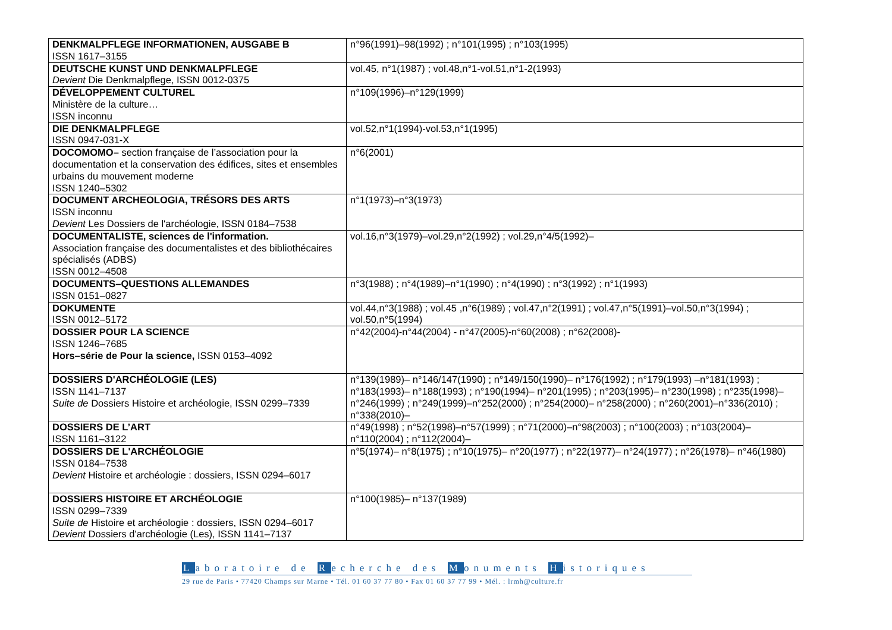| DENKMALPFLEGE INFORMATIONEN, AUSGABE B ISSN 1617–3155 | n°96(1991)–98(1992) ; n°101(1995) ; n°103(1995) |
| DEUTSCHE KUNST UND DENKMALPFLEGE Devient Die Denkmalpflege, ISSN 0012-0375 | vol.45, n°1(1987) ; vol.48,n°1-vol.51,n°1-2(1993) |
| DÉVELOPPEMENT CULTUREL Ministère de la culture… ISSN inconnu | n°109(1996)–n°129(1999) |
| DIE DENKMALPFLEGE ISSN 0947-031-X | vol.52,n°1(1994)-vol.53,n°1(1995) |
| DOCOMOMO– section française de l’association pour la documentation et la conservation des édifices, sites et ensembles urbains du mouvement moderne ISSN 1240–5302 | n°6(2001) |
| DOCUMENT ARCHEOLOGIA, TRÉSORS DES ARTS ISSN inconnu Devient Les Dossiers de l'archéologie, ISSN 0184–7538 | n°1(1973)–n°3(1973) |
| DOCUMENTALISTE, sciences de l'information. Association française des documentalistes et des bibliothécaires spécialisés (ADBS) ISSN 0012–4508 | vol.16,n°3(1979)–vol.29,n°2(1992) ; vol.29,n°4/5(1992)– |
| DOCUMENTS–QUESTIONS ALLEMANDES ISSN 0151–0827 | n°3(1988) ; n°4(1989)–n°1(1990) ; n°4(1990) ; n°3(1992) ; n°1(1993) |
| DOKUMENTE ISSN 0012–5172 | vol.44,n°3(1988) ; vol.45 ,n°6(1989) ; vol.47,n°2(1991) ; vol.47,n°5(1991)–vol.50,n°3(1994) ; vol.50,n°5(1994) |
| DOSSIER POUR LA SCIENCE ISSN 1246–7685 Hors–série de Pour la science, ISSN 0153–4092 | n°42(2004)-n°44(2004) - n°47(2005)-n°60(2008) ; n°62(2008)- |
| DOSSIERS D'ARCHÉOLOGIE (LES) ISSN 1141–7137 Suite de Dossiers Histoire et archéologie, ISSN 0299–7339 | n°139(1989)– n°146/147(1990) ; n°149/150(1990)– n°176(1992) ; n°179(1993) –n°181(1993) ; n°183(1993)– n°188(1993) ; n°190(1994)– n°201(1995) ; n°203(1995)– n°230(1998) ; n°235(1998)– n°246(1999) ; n°249(1999)–n°252(2000) ; n°254(2000)– n°258(2000) ; n°260(2001)–n°336(2010) ; n°338(2010)– |
| DOSSIERS DE L’ART ISSN 1161–3122 | n°49(1998) ; n°52(1998)–n°57(1999) ; n°71(2000)–n°98(2003) ; n°100(2003) ; n°103(2004)– n°110(2004) ; n°112(2004)– |
| DOSSIERS DE L'ARCHÉOLOGIE ISSN 0184–7538 Devient Histoire et archéologie : dossiers, ISSN 0294–6017 | n°5(1974)– n°8(1975) ; n°10(1975)– n°20(1977) ; n°22(1977)– n°24(1977) ; n°26(1978)– n°46(1980) |
| DOSSIERS HISTOIRE ET ARCHÉOLOGIE ISSN 0299–7339 Suite de Histoire et archéologie : dossiers, ISSN 0294–6017 Devient Dossiers d'archéologie (Les), ISSN 1141–7137 | n°100(1985)– n°137(1989) |
Laboratoire de Recherche des Monuments Historiques
29 rue de Paris • 77420 Champs sur Marne • Tél. 01 60 37 77 80 • Fax 01 60 37 77 99 • Mél. : lrmh@culture.fr